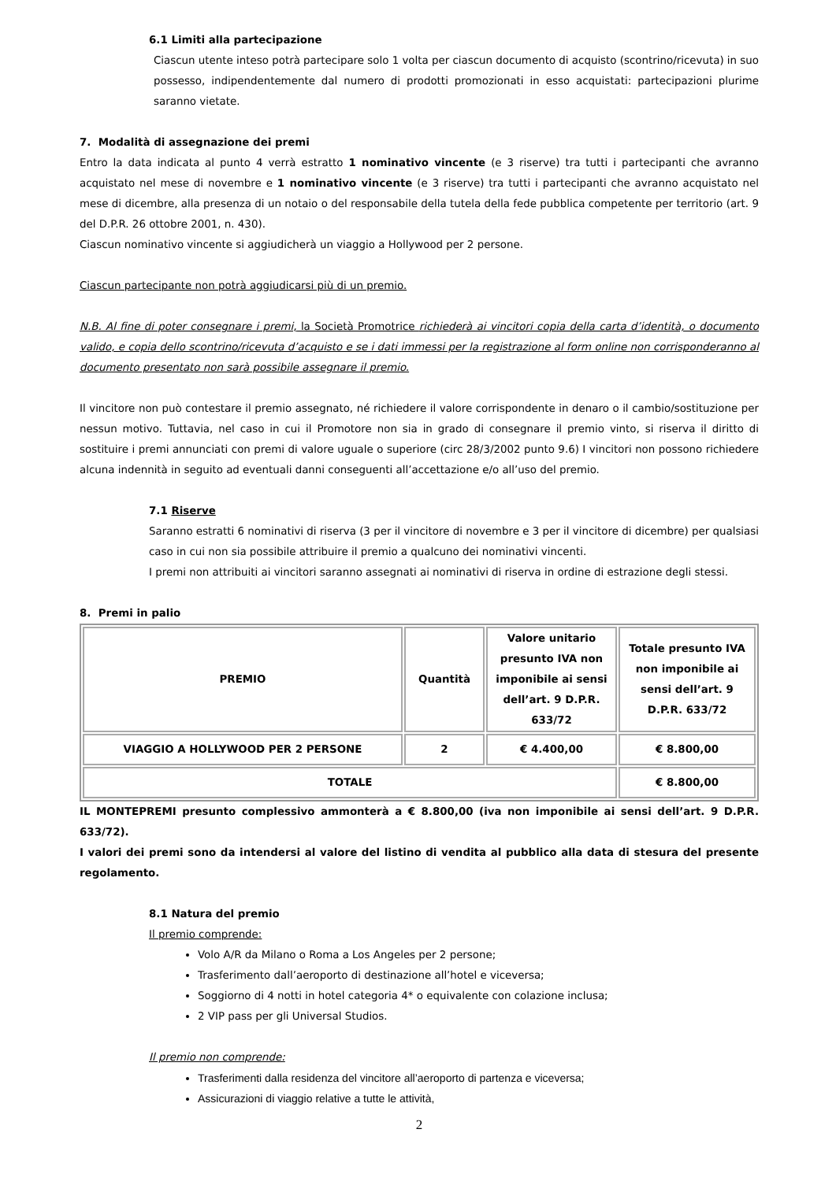6.1 Limiti alla partecipazione
Ciascun utente inteso potrà partecipare solo 1 volta per ciascun documento di acquisto (scontrino/ricevuta) in suo possesso, indipendentemente dal numero di prodotti promozionati in esso acquistati: partecipazioni plurime saranno vietate.
7. Modalità di assegnazione dei premi
Entro la data indicata al punto 4 verrà estratto 1 nominativo vincente (e 3 riserve) tra tutti i partecipanti che avranno acquistato nel mese di novembre e 1 nominativo vincente (e 3 riserve) tra tutti i partecipanti che avranno acquistato nel mese di dicembre, alla presenza di un notaio o del responsabile della tutela della fede pubblica competente per territorio (art. 9 del D.P.R. 26 ottobre 2001, n. 430).
Ciascun nominativo vincente si aggiudicherà un viaggio a Hollywood per 2 persone.
Ciascun partecipante non potrà aggiudicarsi più di un premio.
N.B. Al fine di poter consegnare i premi, la Società Promotrice richiederà ai vincitori copia della carta d’identità, o documento valido, e copia dello scontrino/ricevuta d’acquisto e se i dati immessi per la registrazione al form online non corrisponderanno al documento presentato non sarà possibile assegnare il premio.
Il vincitore non può contestare il premio assegnato, né richiedere il valore corrispondente in denaro o il cambio/sostituzione per nessun motivo. Tuttavia, nel caso in cui il Promotore non sia in grado di consegnare il premio vinto, si riserva il diritto di sostituire i premi annunciati con premi di valore uguale o superiore (circ 28/3/2002 punto 9.6) I vincitori non possono richiedere alcuna indennità in seguito ad eventuali danni conseguenti all’accettazione e/o all’uso del premio.
7.1 Riserve
Saranno estratti 6 nominativi di riserva (3 per il vincitore di novembre e 3 per il vincitore di dicembre) per qualsiasi caso in cui non sia possibile attribuire il premio a qualcuno dei nominativi vincenti.
I premi non attribuiti ai vincitori saranno assegnati ai nominativi di riserva in ordine di estrazione degli stessi.
8. Premi in palio
| PREMIO | Quantità | Valore unitario presunto IVA non imponibile ai sensi dell’art. 9 D.P.R. 633/72 | Totale presunto IVA non imponibile ai sensi dell’art. 9 D.P.R. 633/72 |
| VIAGGIO A HOLLYWOOD PER 2 PERSONE | 2 | € 4.400,00 | € 8.800,00 |
| TOTALE | | | € 8.800,00 |
IL MONTEPREMI presunto complessivo ammonterà a € 8.800,00 (iva non imponibile ai sensi dell’art. 9 D.P.R. 633/72).
I valori dei premi sono da intendersi al valore del listino di vendita al pubblico alla data di stesura del presente regolamento.
8.1 Natura del premio
Il premio comprende:
Volo A/R da Milano o Roma a Los Angeles per 2 persone;
Trasferimento dall’aeroporto di destinazione all’hotel e viceversa;
Soggiorno di 4 notti in hotel categoria 4* o equivalente con colazione inclusa;
2 VIP pass per gli Universal Studios.
Il premio non comprende:
Trasferimenti dalla residenza del vincitore all’aeroporto di partenza e viceversa;
Assicurazioni di viaggio relative a tutte le attività,
2